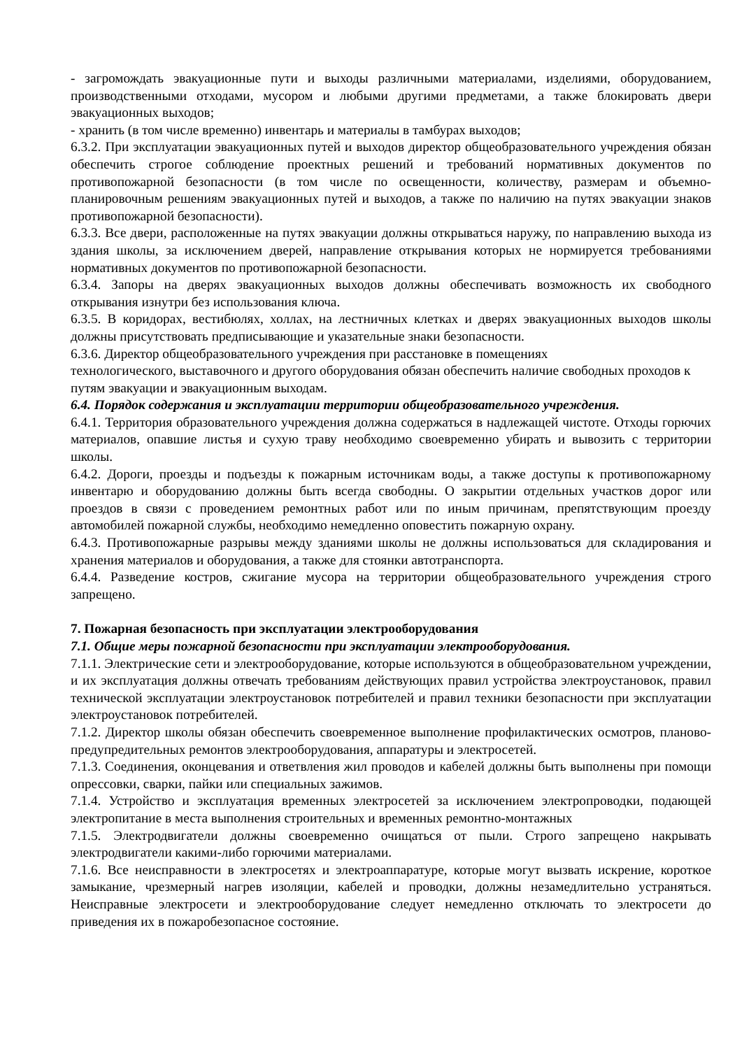- загромождать эвакуационные пути и выходы различными материалами, изделиями, оборудованием, производственными отходами, мусором и любыми другими предметами, а также блокировать двери эвакуационных выходов;
- хранить (в том числе временно) инвентарь и материалы в тамбурах выходов;
6.3.2. При эксплуатации эвакуационных путей и выходов директор общеобразовательного учреждения обязан обеспечить строгое соблюдение проектных решений и требований нормативных документов по противопожарной безопасности (в том числе по освещенности, количеству, размерам и объемно-планировочным решениям эвакуационных путей и выходов, а также по наличию на путях эвакуации знаков противопожарной безопасности).
6.3.3. Все двери, расположенные на путях эвакуации должны открываться наружу, по направлению выхода из здания школы, за исключением дверей, направление открывания которых не нормируется требованиями нормативных документов по противопожарной безопасности.
6.3.4. Запоры на дверях эвакуационных выходов должны обеспечивать возможность их свободного открывания изнутри без использования ключа.
6.3.5. В коридорах, вестибюлях, холлах, на лестничных клетках и дверях эвакуационных выходов школы должны присутствовать предписывающие и указательные знаки безопасности.
6.3.6. Директор общеобразовательного учреждения при расстановке в помещениях
технологического, выставочного и другого оборудования обязан обеспечить наличие свободных проходов к путям эвакуации и эвакуационным выходам.
6.4. Порядок содержания и эксплуатации территории общеобразовательного учреждения.
6.4.1. Территория образовательного учреждения должна содержаться в надлежащей чистоте. Отходы горючих материалов, опавшие листья и сухую траву необходимо своевременно убирать и вывозить с территории школы.
6.4.2. Дороги, проезды и подъезды к пожарным источникам воды, а также доступы к противопожарному инвентарю и оборудованию должны быть всегда свободны. О закрытии отдельных участков дорог или проездов в связи с проведением ремонтных работ или по иным причинам, препятствующим проезду автомобилей пожарной службы, необходимо немедленно оповестить пожарную охрану.
6.4.3. Противопожарные разрывы между зданиями школы не должны использоваться для складирования и хранения материалов и оборудования, а также для стоянки автотранспорта.
6.4.4. Разведение костров, сжигание мусора на территории общеобразовательного учреждения строго запрещено.
7. Пожарная безопасность при эксплуатации электрооборудования
7.1. Общие меры пожарной безопасности при эксплуатации электрооборудования.
7.1.1. Электрические сети и электрооборудование, которые используются в общеобразовательном учреждении, и их эксплуатация должны отвечать требованиям действующих правил устройства электроустановок, правил технической эксплуатации электроустановок потребителей и правил техники безопасности при эксплуатации электроустановок потребителей.
7.1.2. Директор школы обязан обеспечить своевременное выполнение профилактических осмотров, планово-предупредительных ремонтов электрооборудования, аппаратуры и электросетей.
7.1.3. Соединения, оконцевания и ответвления жил проводов и кабелей должны быть выполнены при помощи опрессовки, сварки, пайки или специальных зажимов.
7.1.4. Устройство и эксплуатация временных электросетей за исключением электропроводки, подающей электропитание в места выполнения строительных и временных ремонтно-монтажных
7.1.5. Электродвигатели должны своевременно очищаться от пыли. Строго запрещено накрывать электродвигатели какими-либо горючими материалами.
7.1.6. Все неисправности в электросетях и электроаппаратуре, которые могут вызвать искрение, короткое замыкание, чрезмерный нагрев изоляции, кабелей и проводки, должны незамедлительно устраняться. Неисправные электросети и электрооборудование следует немедленно отключать то электросети до приведения их в пожаробезопасное состояние.